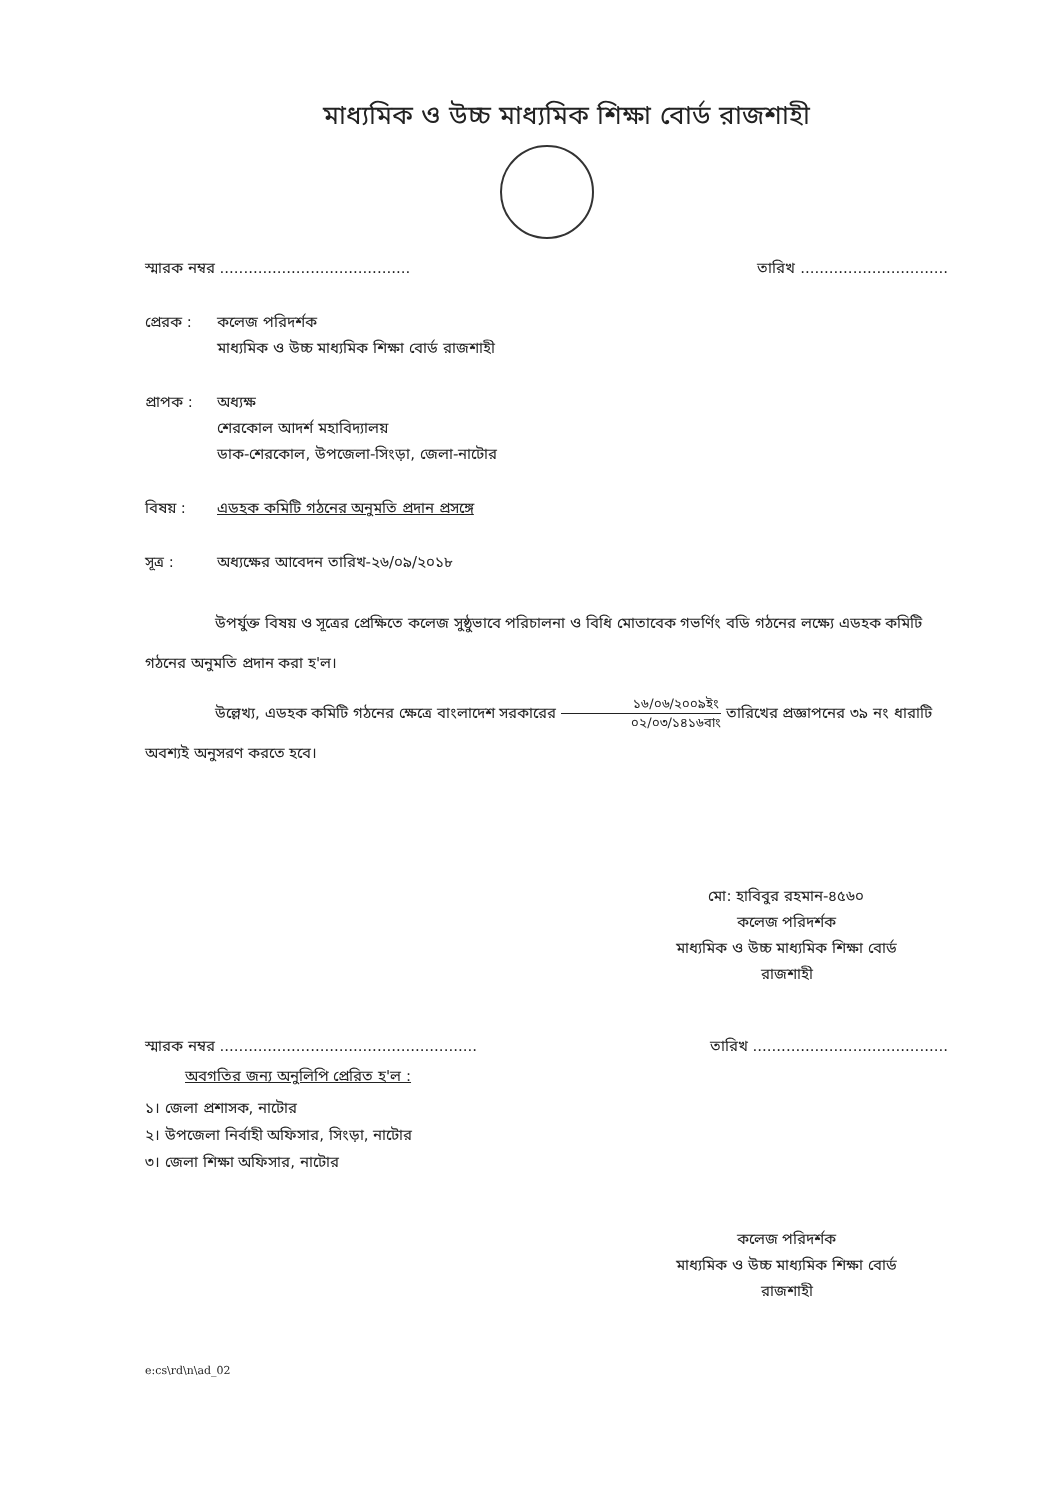মাধ্যমিক ও উচ্চ মাধ্যমিক শিক্ষা বোর্ড রাজশাহী
স্মারক নম্বর ........................................ তারিখ ...............................
প্রেরক : কলেজ পরিদর্শক
মাধ্যমিক ও উচ্চ মাধ্যমিক শিক্ষা বোর্ড রাজশাহী
প্রাপক : অধ্যক্ষ
শেরকোল আদর্শ মহাবিদ্যালয়
ডাক-শেরকোল, উপজেলা-সিংড়া, জেলা-নাটোর
বিষয় : এডহক কমিটি গঠনের অনুমতি প্রদান প্রসঙ্গে
সূত্র : অধ্যক্ষের আবেদন তারিখ-২৬/০৯/২০১৮
উপর্যুক্ত বিষয় ও সূত্রের প্রেক্ষিতে কলেজ সুষ্ঠুভাবে পরিচালনা ও বিধি মোতাবেক গভর্ণিং বডি গঠনের লক্ষ্যে এডহক কমিটি গঠনের অনুমতি প্রদান করা হ'ল।
উল্লেখ্য, এডহক কমিটি গঠনের ক্ষেত্রে বাংলাদেশ সরকারের ১৬/০৬/২০০৯ইং ০২/০৩/১৪১৬বাং তারিখের প্রজ্ঞাপনের ৩৯ নং ধারাটি অবশ্যই অনুসরণ করতে হবে।
মো: হাবিবুর রহমান-৪৫৬০
কলেজ পরিদর্শক
মাধ্যমিক ও উচ্চ মাধ্যমিক শিক্ষা বোর্ড
রাজশাহী
স্মারক নম্বর ...................................................... তারিখ .........................................
অবগতির জন্য অনুলিপি প্রেরিত হ'ল :
১। জেলা প্রশাসক, নাটোর
২। উপজেলা নির্বাহী অফিসার, সিংড়া, নাটোর
৩। জেলা শিক্ষা অফিসার, নাটোর
কলেজ পরিদর্শক
মাধ্যমিক ও উচ্চ মাধ্যমিক শিক্ষা বোর্ড
রাজশাহী
e:cs\rd\n\ad_02